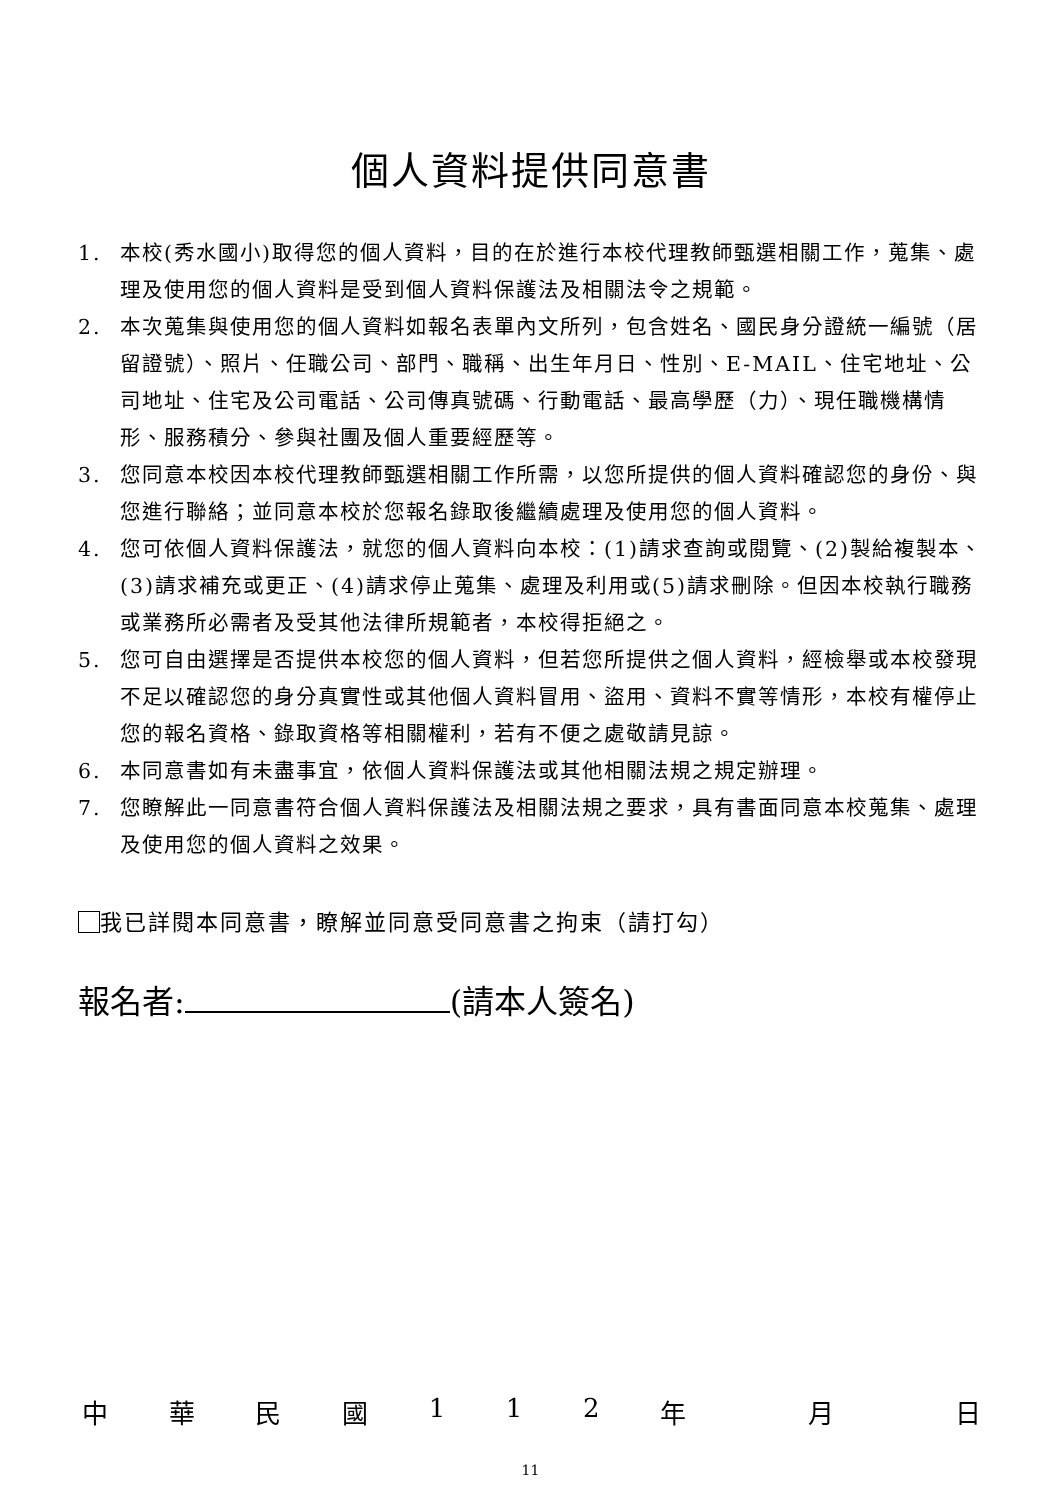個人資料提供同意書
1. 本校(秀水國小)取得您的個人資料，目的在於進行本校代理教師甄選相關工作，蒐集、處理及使用您的個人資料是受到個人資料保護法及相關法令之規範。
2. 本次蒐集與使用您的個人資料如報名表單內文所列，包含姓名、國民身分證統一編號（居留證號）、照片、任職公司、部門、職稱、出生年月日、性別、E-MAIL、住宅地址、公司地址、住宅及公司電話、公司傳真號碼、行動電話、最高學歷（力）、現任職機構情形、服務積分、參與社團及個人重要經歷等。
3. 您同意本校因本校代理教師甄選相關工作所需，以您所提供的個人資料確認您的身份、與您進行聯絡；並同意本校於您報名錄取後繼續處理及使用您的個人資料。
4. 您可依個人資料保護法，就您的個人資料向本校：(1)請求查詢或閱覽、(2)製給複製本、(3)請求補充或更正、(4)請求停止蒐集、處理及利用或(5)請求刪除。但因本校執行職務或業務所必需者及受其他法律所規範者，本校得拒絕之。
5. 您可自由選擇是否提供本校您的個人資料，但若您所提供之個人資料，經檢舉或本校發現不足以確認您的身分真實性或其他個人資料冒用、盜用、資料不實等情形，本校有權停止您的報名資格、錄取資格等相關權利，若有不便之處敬請見諒。
6. 本同意書如有未盡事宜，依個人資料保護法或其他相關法規之規定辦理。
7. 您瞭解此一同意書符合個人資料保護法及相關法規之要求，具有書面同意本校蒐集、處理及使用您的個人資料之效果。
我已詳閱本同意書，瞭解並同意受同意書之拘束（請打勾）
報名者: (請本人簽名)
中華民國 112 年 月 日
11